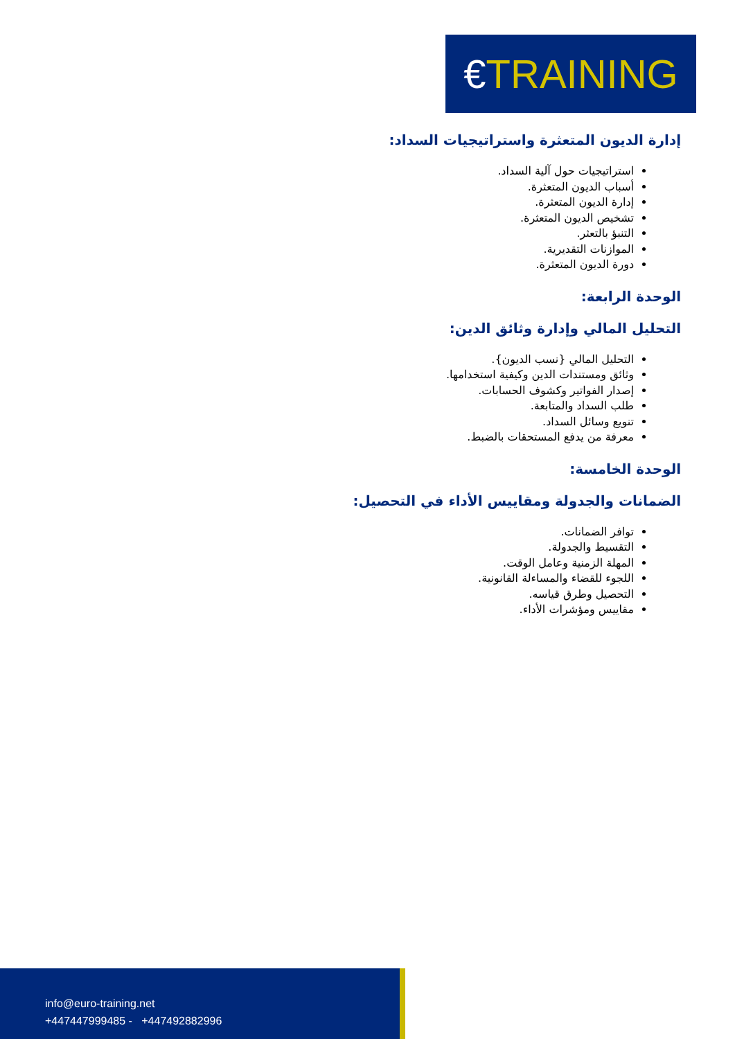€TRAINING
إدارة الديون المتعثرة واستراتيجيات السداد:
استراتيجيات حول آلية السداد.
أسباب الديون المتعثرة.
إدارة الديون المتعثرة.
تشخيص الديون المتعثرة.
التنبؤ بالتعثر.
الموازنات التقديرية.
دورة الديون المتعثرة.
الوحدة الرابعة:
التحليل المالي وإدارة وثائق الدين:
التحليل المالي {نسب الديون}.
وثائق ومستندات الدين وكيفية استخدامها.
إصدار الفواتير وكشوف الحسابات.
طلب السداد والمتابعة.
تنويع وسائل السداد.
معرفة من يدفع المستحقات بالضبط.
الوحدة الخامسة:
الضمانات والجدولة ومقاييس الأداء في التحصيل:
توافر الضمانات.
التقسيط والجدولة.
المهلة الزمنية وعامل الوقت.
اللجوء للقضاء والمساءلة القانونية.
التحصيل وطرق قياسه.
مقاييس ومؤشرات الأداء.
info@euro-training.net
+447447999485 - +447492882996